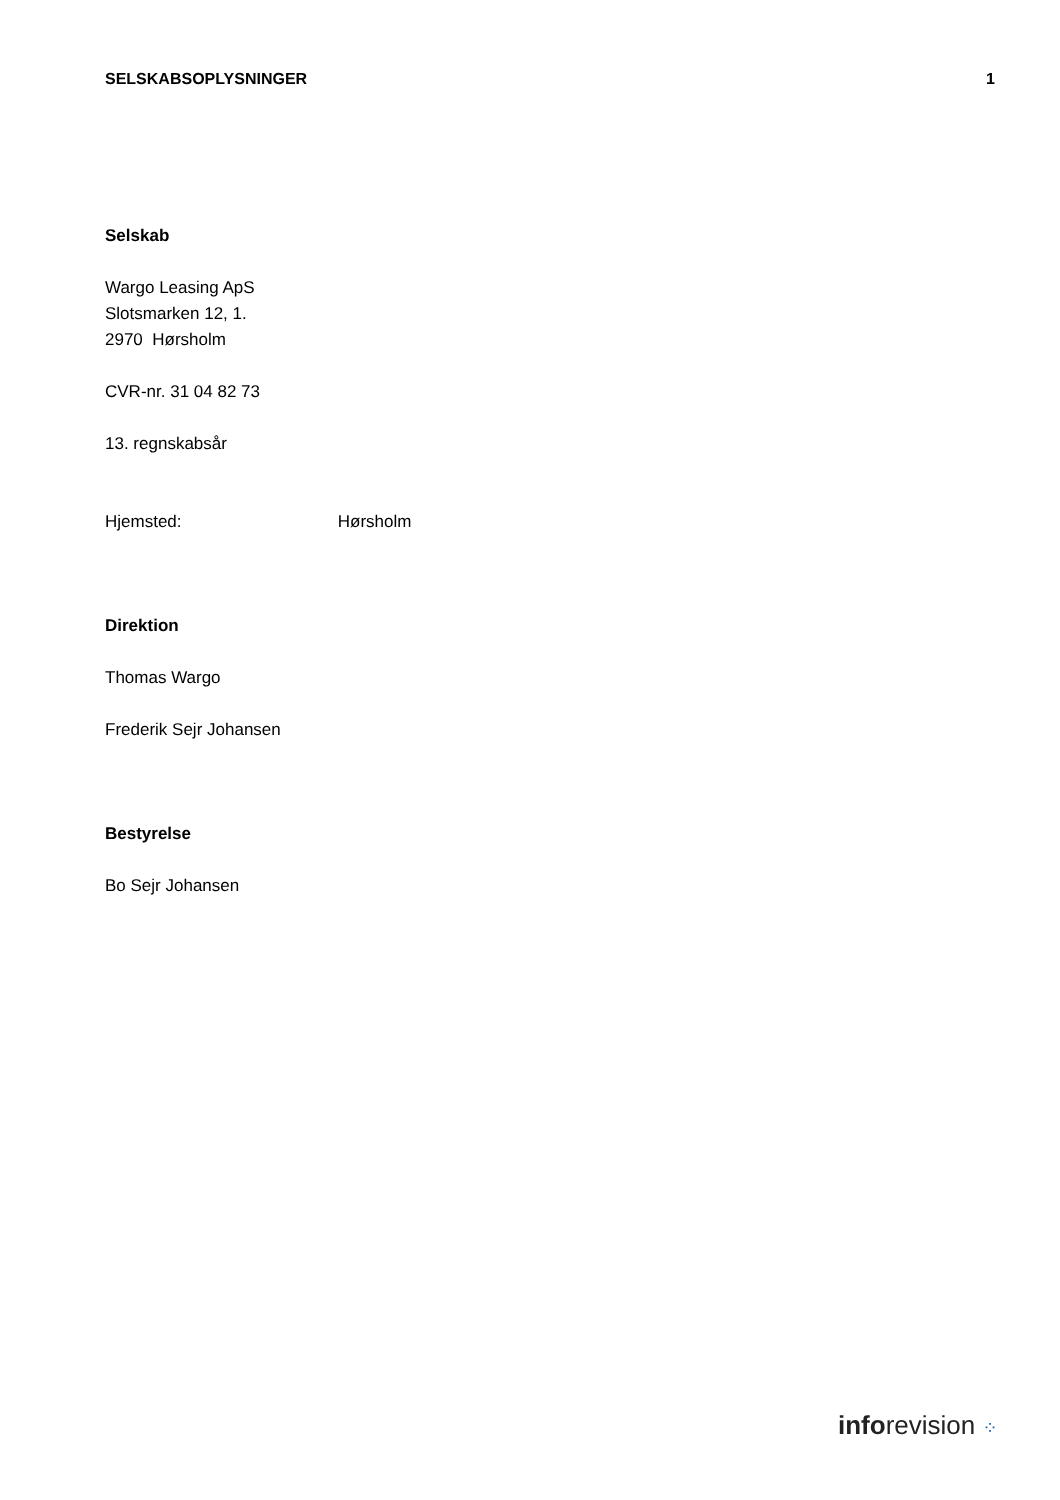SELSKABSOPLYSNINGER 1
Selskab
Wargo Leasing ApS
Slotsmarken 12, 1.
2970 Hørsholm
CVR-nr. 31 04 82 73
13. regnskabsår
Hjemsted: Hørsholm
Direktion
Thomas Wargo
Frederik Sejr Johansen
Bestyrelse
Bo Sejr Johansen
inforevision ⁘